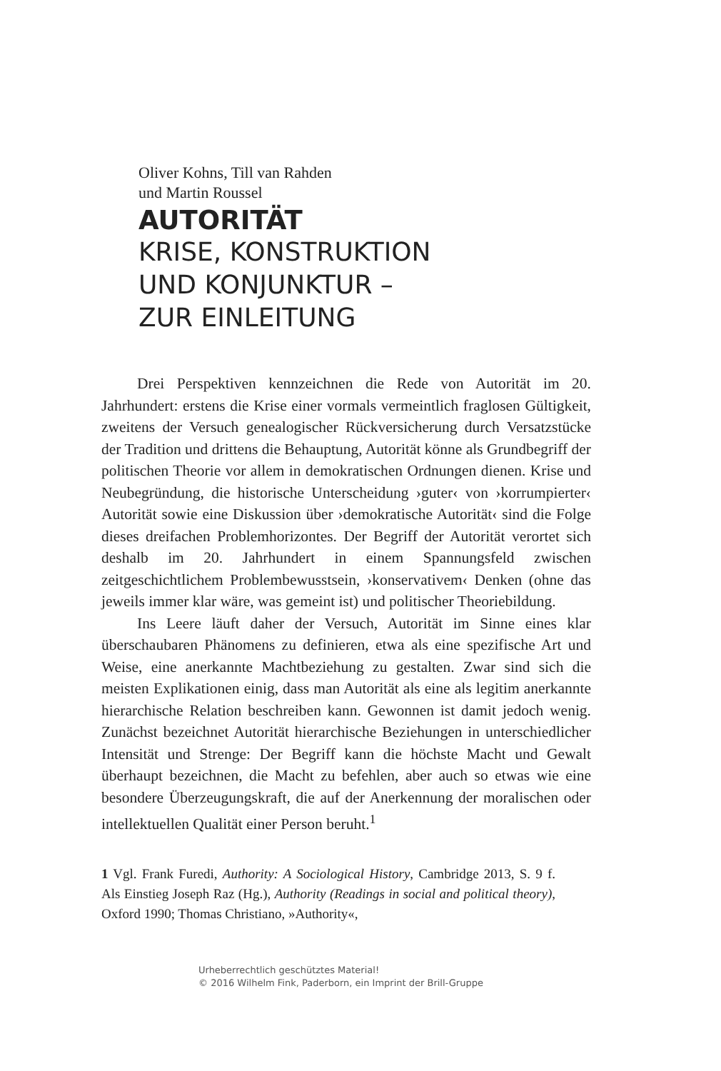Oliver Kohns, Till van Rahden
und Martin Roussel
AUTORITÄT
KRISE, KONSTRUKTION
UND KONJUNKTUR –
ZUR EINLEITUNG
Drei Perspektiven kennzeichnen die Rede von Autorität im 20. Jahrhundert: erstens die Krise einer vormals vermeintlich fraglosen Gültigkeit, zweitens der Versuch genealogischer Rückversicherung durch Versatzstücke der Tradition und drittens die Behauptung, Autorität könne als Grundbegriff der politischen Theorie vor allem in demokratischen Ordnungen dienen. Krise und Neubegründung, die historische Unterscheidung ›guter‹ von ›korrumpierter‹ Autorität sowie eine Diskussion über ›demokratische Autorität‹ sind die Folge dieses dreifachen Problemhorizontes. Der Begriff der Autorität verortet sich deshalb im 20. Jahrhundert in einem Spannungsfeld zwischen zeitgeschichtlichem Problembewusstsein, ›konservativem‹ Denken (ohne das jeweils immer klar wäre, was gemeint ist) und politischer Theoriebildung.
Ins Leere läuft daher der Versuch, Autorität im Sinne eines klar überschaubaren Phänomens zu definieren, etwa als eine spezifische Art und Weise, eine anerkannte Machtbeziehung zu gestalten. Zwar sind sich die meisten Explikationen einig, dass man Autorität als eine als legitim anerkannte hierarchische Relation beschreiben kann. Gewonnen ist damit jedoch wenig. Zunächst bezeichnet Autorität hierarchische Beziehungen in unterschiedlicher Intensität und Strenge: Der Begriff kann die höchste Macht und Gewalt überhaupt bezeichnen, die Macht zu befehlen, aber auch so etwas wie eine besondere Überzeugungskraft, die auf der Anerkennung der moralischen oder intellektuellen Qualität einer Person beruht.<sup>1</sup>
1 Vgl. Frank Furedi, Authority: A Sociological History, Cambridge 2013, S. 9 f. Als Einstieg Joseph Raz (Hg.), Authority (Readings in social and political theory), Oxford 1990; Thomas Christiano, »Authority«,
Urheberrechtlich geschütztes Material!
© 2016 Wilhelm Fink, Paderborn, ein Imprint der Brill-Gruppe